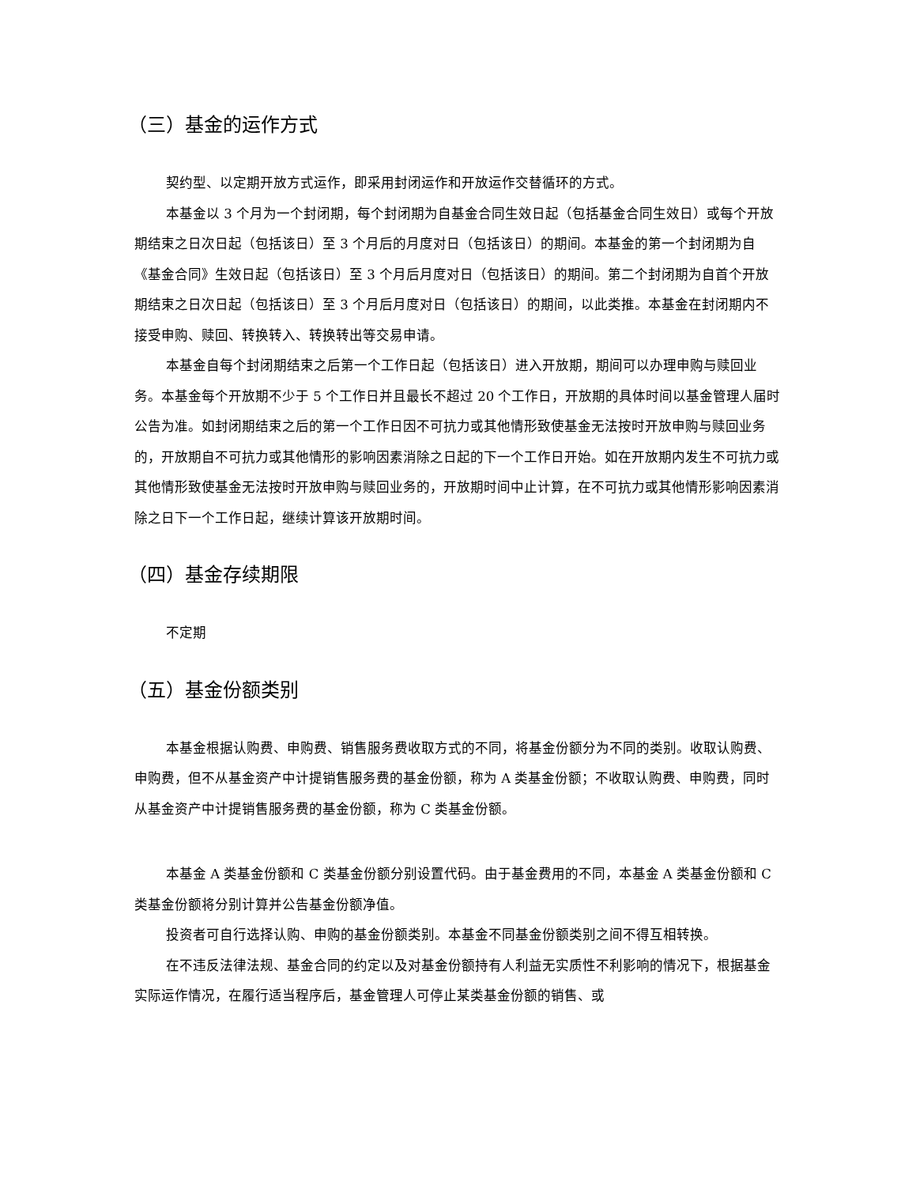（三）基金的运作方式
契约型、以定期开放方式运作，即采用封闭运作和开放运作交替循环的方式。
本基金以 3 个月为一个封闭期，每个封闭期为自基金合同生效日起（包括基金合同生效日）或每个开放期结束之日次日起（包括该日）至 3 个月后的月度对日（包括该日）的期间。本基金的第一个封闭期为自《基金合同》生效日起（包括该日）至 3 个月后月度对日（包括该日）的期间。第二个封闭期为自首个开放期结束之日次日起（包括该日）至 3 个月后月度对日（包括该日）的期间，以此类推。本基金在封闭期内不接受申购、赎回、转换转入、转换转出等交易申请。
本基金自每个封闭期结束之后第一个工作日起（包括该日）进入开放期，期间可以办理申购与赎回业务。本基金每个开放期不少于 5 个工作日并且最长不超过 20 个工作日，开放期的具体时间以基金管理人届时公告为准。如封闭期结束之后的第一个工作日因不可抗力或其他情形致使基金无法按时开放申购与赎回业务的，开放期自不可抗力或其他情形的影响因素消除之日起的下一个工作日开始。如在开放期内发生不可抗力或其他情形致使基金无法按时开放申购与赎回业务的，开放期时间中止计算，在不可抗力或其他情形影响因素消除之日下一个工作日起，继续计算该开放期时间。
（四）基金存续期限
不定期
（五）基金份额类别
本基金根据认购费、申购费、销售服务费收取方式的不同，将基金份额分为不同的类别。收取认购费、申购费，但不从基金资产中计提销售服务费的基金份额，称为 A 类基金份额；不收取认购费、申购费，同时从基金资产中计提销售服务费的基金份额，称为 C 类基金份额。
本基金 A 类基金份额和 C 类基金份额分别设置代码。由于基金费用的不同，本基金 A 类基金份额和 C 类基金份额将分别计算并公告基金份额净值。
投资者可自行选择认购、申购的基金份额类别。本基金不同基金份额类别之间不得互相转换。
在不违反法律法规、基金合同的约定以及对基金份额持有人利益无实质性不利影响的情况下，根据基金实际运作情况，在履行适当程序后，基金管理人可停止某类基金份额的销售、或